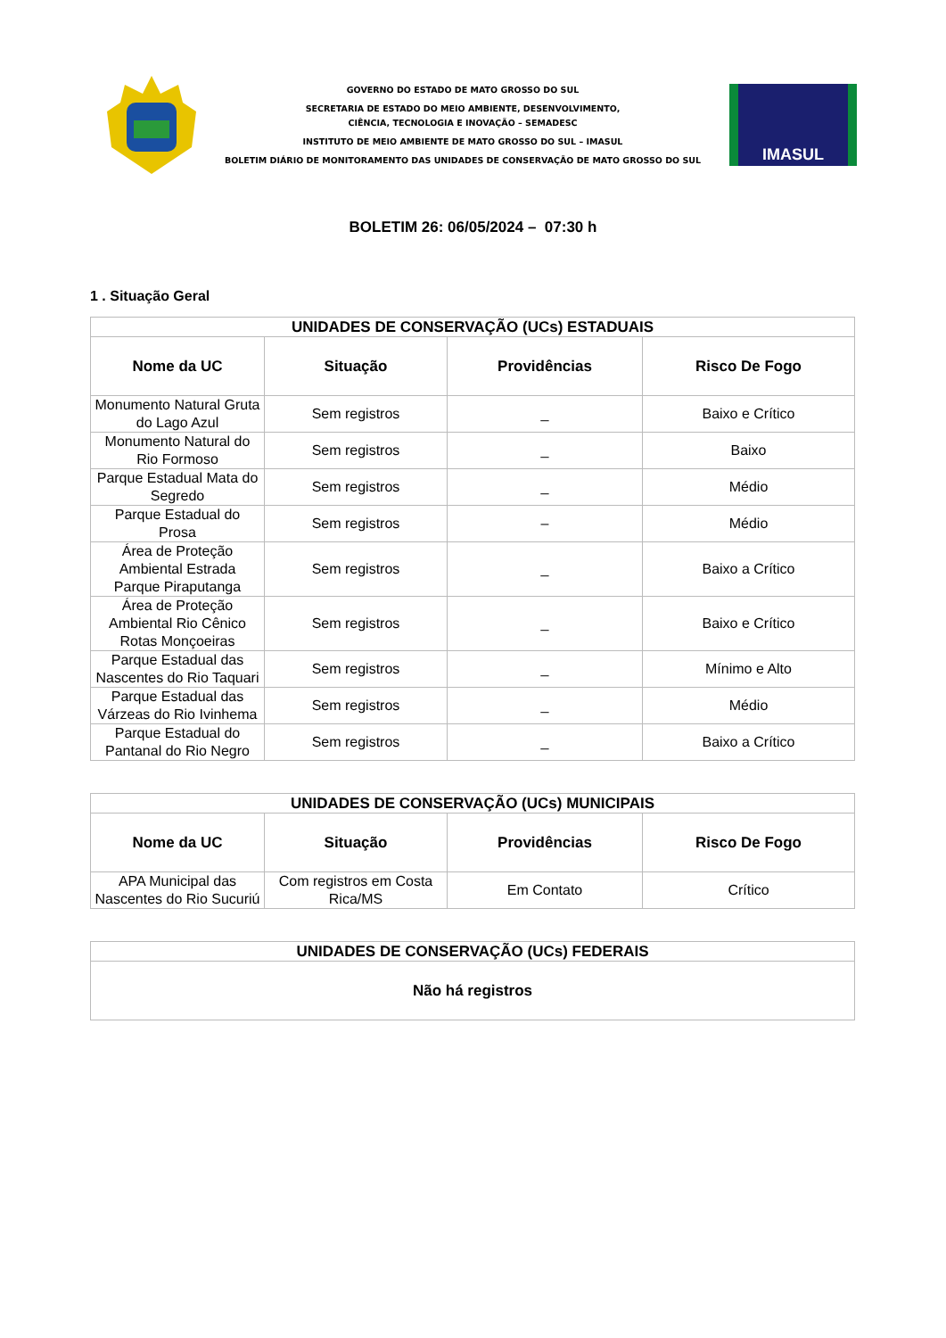GOVERNO DO ESTADO DE MATO GROSSO DO SUL
SECRETARIA DE ESTADO DO MEIO AMBIENTE, DESENVOLVIMENTO,
CIÊNCIA, TECNOLOGIA E INOVAÇÃO – SEMADESC
INSTITUTO DE MEIO AMBIENTE DE MATO GROSSO DO SUL – IMASUL
BOLETIM DIÁRIO DE MONITORAMENTO DAS UNIDADES DE CONSERVAÇÃO DE MATO GROSSO DO SUL
IMASUL
BOLETIM 26: 06/05/2024 – 07:30 h
1 . Situação Geral
| UNIDADES DE CONSERVAÇÃO (UCs) ESTADUAIS | | | |
| --- | --- | --- | --- |
| Nome da UC | Situação | Providências | Risco De Fogo |
| Monumento Natural Gruta do Lago Azul | Sem registros | _ | Baixo e Crítico |
| Monumento Natural do Rio Formoso | Sem registros | _ | Baixo |
| Parque Estadual Mata do Segredo | Sem registros | _ | Médio |
| Parque Estadual do Prosa | Sem registros | – | Médio |
| Área de Proteção Ambiental Estrada Parque Piraputanga | Sem registros | _ | Baixo a Crítico |
| Área de Proteção Ambiental Rio Cênico Rotas Monçoeiras | Sem registros | _ | Baixo e Crítico |
| Parque Estadual das Nascentes do Rio Taquari | Sem registros | _ | Mínimo e Alto |
| Parque Estadual das Várzeas do Rio Ivinhema | Sem registros | _ | Médio |
| Parque Estadual do Pantanal do Rio Negro | Sem registros | _ | Baixo a Crítico |
| UNIDADES DE CONSERVAÇÃO (UCs) MUNICIPAIS | | | |
| --- | --- | --- | --- |
| Nome da UC | Situação | Providências | Risco De Fogo |
| APA Municipal das Nascentes do Rio Sucuriú | Com registros em Costa Rica/MS | Em Contato | Crítico |
| UNIDADES DE CONSERVAÇÃO (UCs) FEDERAIS |
| --- |
| Não há registros |